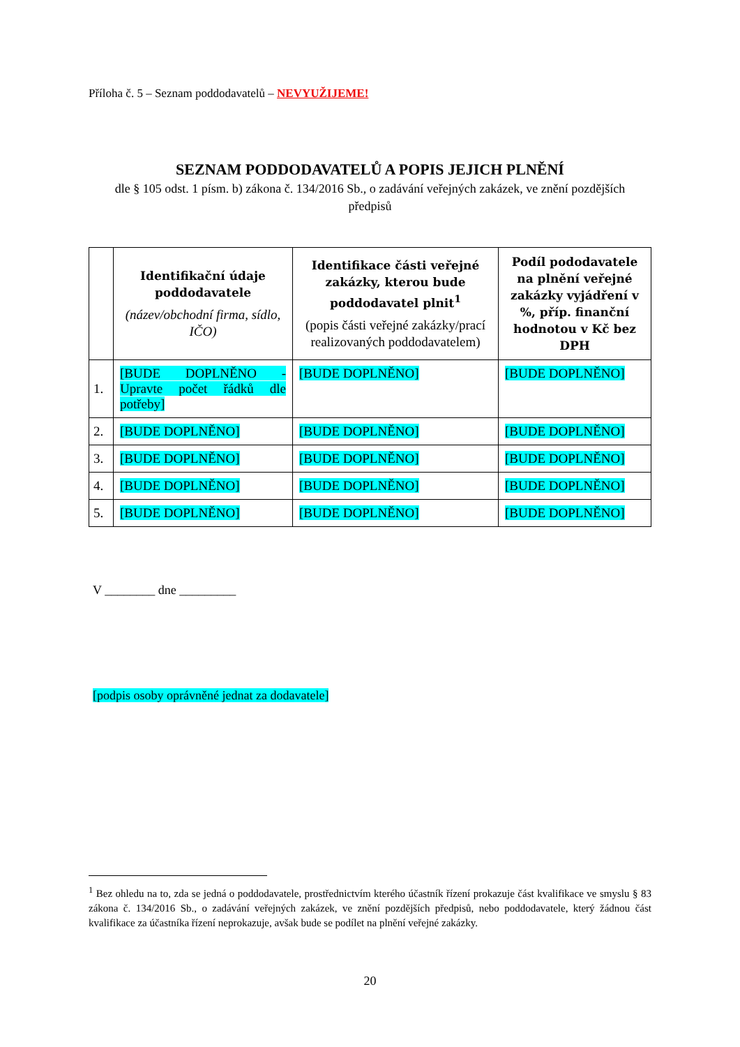Příloha č. 5 – Seznam poddodavatelů – NEVYUŽIJEME!
SEZNAM PODDODAVATELŮ A POPIS JEJICH PLNĚNÍ
dle § 105 odst. 1 písm. b) zákona č. 134/2016 Sb., o zadávání veřejných zakázek, ve znění pozdějších předpisů
| | Identifikační údaje poddodavatele (název/obchodní firma, sídlo, IČO) | Identifikace části veřejné zakázky, kterou bude poddodavatel plnit<sup>1</sup> (popis části veřejné zakázky/prací realizovaných poddodavatelem) | Podíl pododavatele na plnění veřejné zakázky vyjádření v %, příp. finanční hodnotou v Kč bez DPH |
| --- | --- | --- | --- |
| 1. | [BUDE DOPLNĚNO - Upravte počet řádků dle potřeby] | [BUDE DOPLNĚNO] | [BUDE DOPLNĚNO] |
| 2. | [BUDE DOPLNĚNO] | [BUDE DOPLNĚNO] | [BUDE DOPLNĚNO] |
| 3. | [BUDE DOPLNĚNO] | [BUDE DOPLNĚNO] | [BUDE DOPLNĚNO] |
| 4. | [BUDE DOPLNĚNO] | [BUDE DOPLNĚNO] | [BUDE DOPLNĚNO] |
| 5. | [BUDE DOPLNĚNO] | [BUDE DOPLNĚNO] | [BUDE DOPLNĚNO] |
V ________ dne _________
[podpis osoby oprávněné jednat za dodavatele]
<sup>1</sup> Bez ohledu na to, zda se jedná o poddodavatele, prostřednictvím kterého účastník řízení prokazuje část kvalifikace ve smyslu § 83 zákona č. 134/2016 Sb., o zadávání veřejných zakázek, ve znění pozdějších předpisů, nebo poddodavatele, který žádnou část kvalifikace za účastníka řízení neprokazuje, avšak bude se podílet na plnění veřejné zakázky.
20